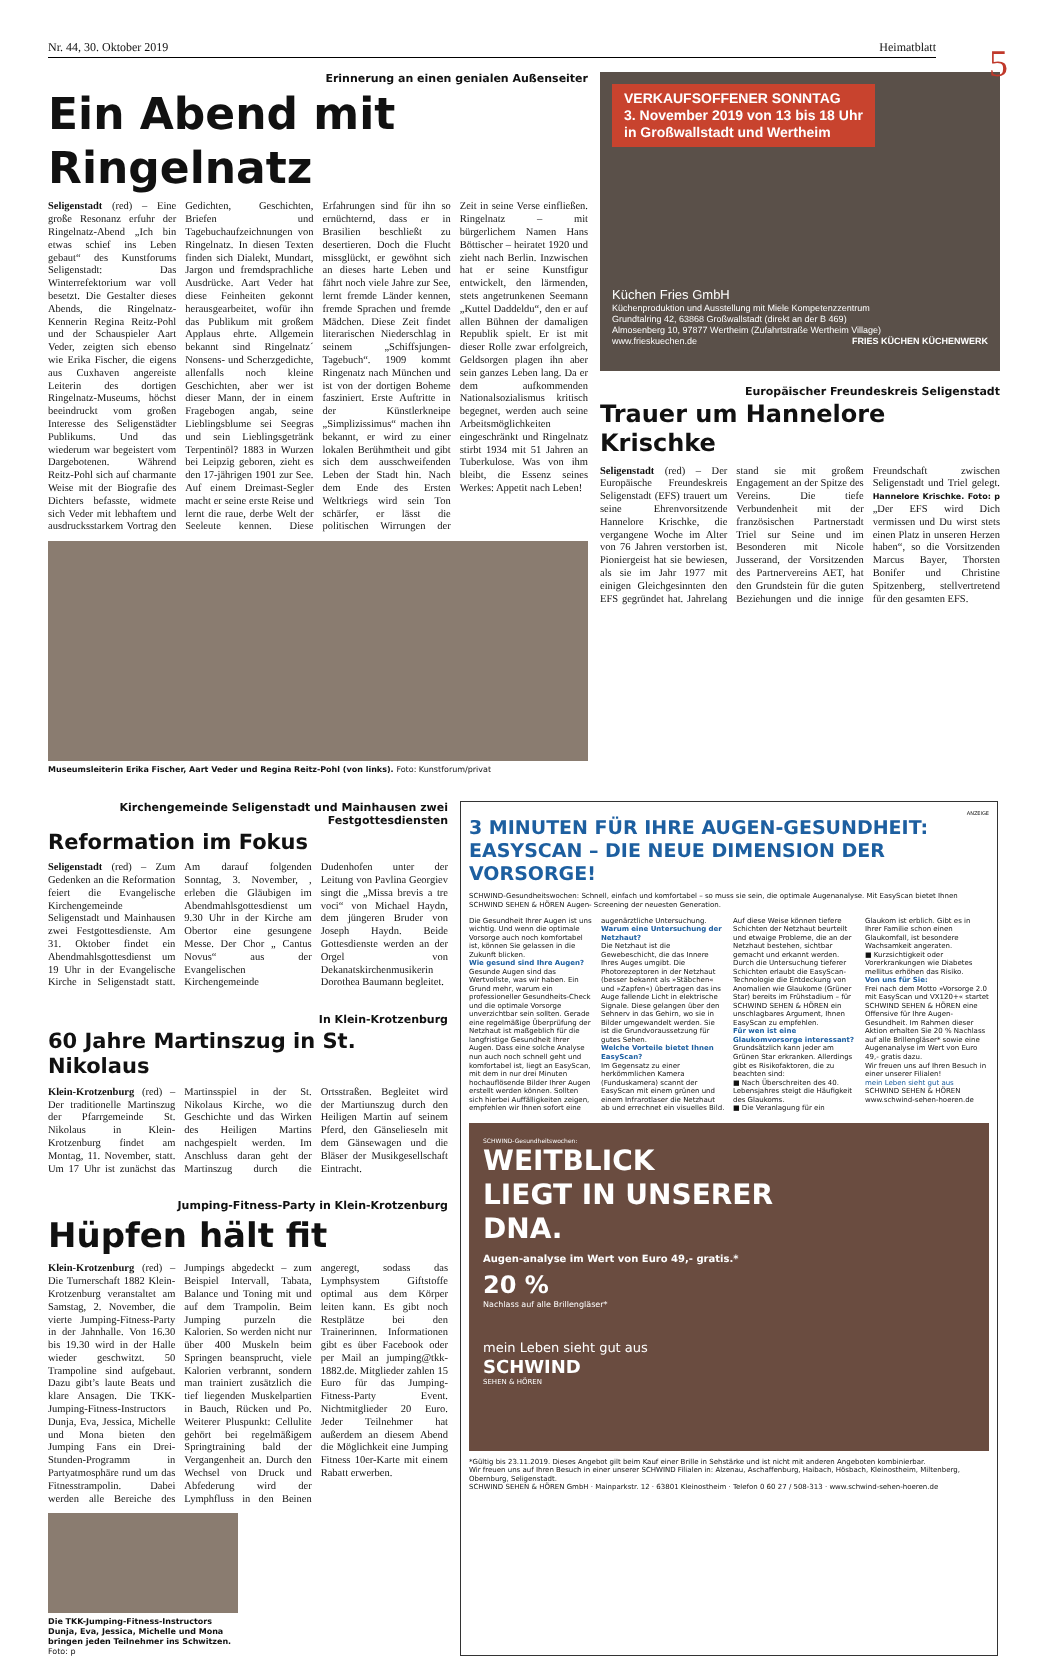Nr. 44, 30. Oktober 2019 Heimatblatt
5
Erinnerung an einen genialen Außenseiter
Ein Abend mit Ringelnatz
Seligenstadt (red) – Eine große Resonanz erfuhr der Ringelnatz-Abend „Ich bin etwas schief ins Leben gebaut“ des Kunstforums Seligenstadt: Das Winterrefektorium war voll besetzt. Die Gestalter dieses Abends, die Ringelnatz-Kennerin Regina Reitz-Pohl und der Schauspieler Aart Veder, zeigten sich ebenso wie Erika Fischer, die eigens aus Cuxhaven angereiste Leiterin des dortigen Ringelnatz-Museums, höchst beeindruckt vom großen Interesse des Seligenstädter Publikums. Und das wiederum war begeistert vom Dargebotenen. Während Reitz-Pohl sich auf charmante Weise mit der Biografie des Dichters befasste, widmete sich Veder mit lebhaftem und ausdrucksstarkem Vortrag den Gedichten, Geschichten, Briefen und Tagebuchaufzeichnungen von Ringelnatz. In diesen Texten finden sich Dialekt, Mundart, Jargon und fremdsprachliche Ausdrücke. Aart Veder hat diese Feinheiten gekonnt herausgearbeitet, wofür ihn das Publikum mit großem Applaus ehrte. Allgemein bekannt sind Ringelnatz´ Nonsens- und Scherzgedichte, allenfalls noch kleine Geschichten, aber wer ist dieser Mann, der in einem Fragebogen angab, seine Lieblingsblume sei Seegras und sein Lieblingsgetränk Terpentinöl? 1883 in Wurzen bei Leipzig geboren, zieht es den 17-jährigen 1901 zur See. Auf einem Dreimast-Segler macht er seine erste Reise und lernt die raue, derbe Welt der Seeleute kennen. Diese Erfahrungen sind für ihn so ernüchternd, dass er in Brasilien beschließt zu desertieren. Doch die Flucht missglückt, er gewöhnt sich an dieses harte Leben und fährt noch viele Jahre zur See, lernt fremde Länder kennen, fremde Sprachen und fremde Mädchen. Diese Zeit findet literarischen Niederschlag in seinem „Schiffsjungen-Tagebuch“. 1909 kommt Ringenatz nach München und ist von der dortigen Boheme fasziniert. Erste Auftritte in der Künstlerkneipe „Simplizissimus“ machen ihn bekannt, er wird zu einer lokalen Berühmtheit und gibt sich dem ausschweifenden Leben der Stadt hin. Nach dem Ende des Ersten Weltkriegs wird sein Ton schärfer, er lässt die politischen Wirrungen der Zeit in seine Verse einfließen. Ringelnatz – mit bürgerlichem Namen Hans Böttischer – heiratet 1920 und zieht nach Berlin. Inzwischen hat er seine Kunstfigur entwickelt, den lärmenden, stets angetrunkenen Seemann „Kuttel Daddeldu“, den er auf allen Bühnen der damaligen Republik spielt. Er ist mit dieser Rolle zwar erfolgreich, Geldsorgen plagen ihn aber sein ganzes Leben lang. Da er dem aufkommenden Nationalsozialismus kritisch begegnet, werden auch seine Arbeitsmöglichkeiten eingeschränkt und Ringelnatz stirbt 1934 mit 51 Jahren an Tuberkulose. Was von ihm bleibt, die Essenz seines Werkes: Appetit nach Leben!
Museumsleiterin Erika Fischer, Aart Veder und Regina Reitz-Pohl (von links). Foto: Kunstforum/privat
VERKAUFSOFFENER SONNTAG
3. November 2019 von 13 bis 18 Uhr
in Großwallstadt und Wertheim
Küchen Fries GmbH
Küchenproduktion und Ausstellung mit Miele Kompetenzzentrum
Grundtalring 42, 63868 Großwallstadt (direkt an der B 469)
Almosenberg 10, 97877 Wertheim (Zufahrtstraße Wertheim Village)
www.frieskuechen.de FRIES KÜCHEN KÜCHENWERK
Europäischer Freundeskreis Seligenstadt
Trauer um Hannelore Krischke
Seligenstadt (red) – Der Europäische Freundeskreis Seligenstadt (EFS) trauert um seine Ehrenvorsitzende Hannelore Krischke, die vergangene Woche im Alter von 76 Jahren verstorben ist. Pioniergeist hat sie bewiesen, als sie im Jahr 1977 mit einigen Gleichgesinnten den EFS gegründet hat. Jahrelang stand sie mit großem Engagement an der Spitze des Vereins. Die tiefe Verbundenheit mit der französischen Partnerstadt Triel sur Seine und im Besonderen mit Nicole Jusserand, der Vorsitzenden des Partnervereins AET, hat den Grundstein für die guten Beziehungen und die innige Freundschaft zwischen Seligenstadt und Triel gelegt. Hannelore Krischke. Foto: p „Der EFS wird Dich vermissen und Du wirst stets einen Platz in unseren Herzen haben“, so die Vorsitzenden Marcus Bayer, Thorsten Bonifer und Christine Spitzenberg, stellvertretend für den gesamten EFS.
Kirchengemeinde Seligenstadt und Mainhausen zwei Festgottesdiensten
Reformation im Fokus
Seligenstadt (red) – Zum Gedenken an die Reformation feiert die Evangelische Kirchengemeinde Seligenstadt und Mainhausen zwei Festgottesdienste. Am 31. Oktober findet ein Abendmahlsgottesdienst um 19 Uhr in der Evangelische Kirche in Seligenstadt statt. Am darauf folgenden Sonntag, 3. November, , erleben die Gläubigen im Abendmahlsgottesdienst um 9.30 Uhr in der Kirche am Obertor eine gesungene Messe. Der Chor „ Cantus Novus“ aus der Evangelischen Kirchengemeinde Dudenhofen unter der Leitung von Pavlina Georgiev singt die „Missa brevis a tre voci“ von Michael Haydn, dem jüngeren Bruder von Joseph Haydn. Beide Gottesdienste werden an der Orgel von Dekanatskirchenmusikerin Dorothea Baumann begleitet.
In Klein-Krotzenburg
60 Jahre Martinszug in St. Nikolaus
Klein-Krotzenburg (red) – Der traditionelle Martinszug der Pfarrgemeinde St. Nikolaus in Klein-Krotzenburg findet am Montag, 11. November, statt. Um 17 Uhr ist zunächst das Martinsspiel in der St. Nikolaus Kirche, wo die Geschichte und das Wirken des Heiligen Martins nachgespielt werden. Im Anschluss daran geht der Martinszug durch die Ortsstraßen. Begleitet wird der Martiunszug durch den Heiligen Martin auf seinem Pferd, den Gänselieseln mit dem Gänsewagen und die Bläser der Musikgesellschaft Eintracht.
Jumping-Fitness-Party in Klein-Krotzenburg
Hüpfen hält fit
Klein-Krotzenburg (red) – Die Turnerschaft 1882 Klein-Krotzenburg veranstaltet am Samstag, 2. November, die vierte Jumping-Fitness-Party in der Jahnhalle. Von 16.30 bis 19.30 wird in der Halle wieder geschwitzt. 50 Trampoline sind aufgebaut. Dazu gibt’s laute Beats und klare Ansagen. Die TKK-Jumping-Fitness-Instructors Dunja, Eva, Jessica, Michelle und Mona bieten den Jumping Fans ein Drei-Stunden-Programm in Partyatmosphäre rund um das Fitnesstrampolin. Dabei werden alle Bereiche des Jumpings abgedeckt – zum Beispiel Intervall, Tabata, Balance und Toning mit und auf dem Trampolin. Beim Jumping purzeln die Kalorien. So werden nicht nur über 400 Muskeln beim Springen beansprucht, viele Kalorien verbrannt, sondern man trainiert zusätzlich die tief liegenden Muskelpartien in Bauch, Rücken und Po. Weiterer Pluspunkt: Cellulite gehört bei regelmäßigem Springtraining bald der Vergangenheit an. Durch den Wechsel von Druck und Abfederung wird der Lymphfluss in den Beinen angeregt, sodass das Lymphsystem Giftstoffe optimal aus dem Körper leiten kann. Es gibt noch Restplätze bei den Trainerinnen. Informationen gibt es über Facebook oder per Mail an jumping@tkk-1882.de. Mitglieder zahlen 15 Euro für das Jumping-Fitness-Party Event. Nichtmitglieder 20 Euro. Jeder Teilnehmer hat außerdem an diesem Abend die Möglichkeit eine Jumping Fitness 10er-Karte mit einem Rabatt erwerben.
Die TKK-Jumping-Fitness-Instructors Dunja, Eva, Jessica, Michelle und Mona bringen jeden Teilnehmer ins Schwitzen. Foto: p
ANZEIGE
3 MINUTEN FÜR IHRE AUGEN-GESUNDHEIT: EASYSCAN – DIE NEUE DIMENSION DER VORSORGE!
SCHWIND-Gesundheitswochen: Schnell, einfach und komfortabel – so muss sie sein, die optimale Augenanalyse. Mit EasyScan bietet Ihnen SCHWIND SEHEN & HÖREN Augen- Screening der neuesten Generation.
Die Gesundheit Ihrer Augen ist uns wichtig. Und wenn die optimale Vorsorge auch noch komfortabel ist, können Sie gelassen in die Zukunft blicken.
Wie gesund sind Ihre Augen?
Gesunde Augen sind das Wertvollste, was wir haben. Ein Grund mehr, warum ein professioneller Gesundheits-Check und die optimale Vorsorge unverzichtbar sein sollten. Gerade eine regelmäßige Überprüfung der Netzhaut ist maßgeblich für die langfristige Gesundheit Ihrer Augen. Dass eine solche Analyse nun auch noch schnell geht und komfortabel ist, liegt an EasyScan, mit dem in nur drei Minuten hochauflösende Bilder Ihrer Augen erstellt werden können. Sollten sich hierbei Auffälligkeiten zeigen, empfehlen wir Ihnen sofort eine augenärztliche Untersuchung.
Warum eine Untersuchung der Netzhaut?
Die Netzhaut ist die Gewebeschicht, die das Innere Ihres Auges umgibt. Die Photorezeptoren in der Netzhaut (besser bekannt als »Stäbchen« und »Zapfen«) übertragen das ins Auge fallende Licht in elektrische Signale. Diese gelangen über den Sehnerv in das Gehirn, wo sie in Bilder umgewandelt werden. Sie ist die Grundvoraussetzung für gutes Sehen.
Welche Vorteile bietet Ihnen EasyScan?
Im Gegensatz zu einer herkömmlichen Kamera (Funduskamera) scannt der EasyScan mit einem grünen und einem Infrarotlaser die Netzhaut ab und errechnet ein visuelles Bild. Auf diese Weise können tiefere Schichten der Netzhaut beurteilt und etwaige Probleme, die an der Netzhaut bestehen, sichtbar gemacht und erkannt werden. Durch die Untersuchung tieferer Schichten erlaubt die EasyScan-Technologie die Entdeckung von Anomalien wie Glaukome (Grüner Star) bereits im Frühstadium – für SCHWIND SEHEN & HÖREN ein unschlagbares Argument, Ihnen EasyScan zu empfehlen.
Für wen ist eine Glaukomvorsorge interessant?
Grundsätzlich kann jeder am Grünen Star erkranken. Allerdings gibt es Risikofaktoren, die zu beachten sind:
■ Nach Überschreiten des 40. Lebensjahres steigt die Häufigkeit des Glaukoms.
■ Die Veranlagung für ein Glaukom ist erblich. Gibt es in Ihrer Familie schon einen Glaukomfall, ist besondere Wachsamkeit angeraten.
■ Kurzsichtigkeit oder Vorerkrankungen wie Diabetes mellitus erhöhen das Risiko.
Von uns für Sie:
Frei nach dem Motto »Vorsorge 2.0 mit EasyScan und VX120+« startet SCHWIND SEHEN & HÖREN eine Offensive für Ihre Augen-Gesundheit. Im Rahmen dieser Aktion erhalten Sie 20 % Nachlass auf alle Brillengläser* sowie eine Augenanalyse im Wert von Euro 49,- gratis dazu.
Wir freuen uns auf Ihren Besuch in einer unserer Filialen!
mein Leben sieht gut aus SCHWIND SEHEN & HÖREN
www.schwind-sehen-hoeren.de
SCHWIND-Gesundheitswochen:
WEITBLICK
LIEGT IN UNSERER
DNA.
Augen-analyse im Wert von Euro 49,- gratis.*
20 %
Nachlass auf alle Brillengläser*
mein Leben sieht gut aus
SCHWIND
SEHEN & HÖREN
*Gültig bis 23.11.2019. Dieses Angebot gilt beim Kauf einer Brille in Sehstärke und ist nicht mit anderen Angeboten kombinierbar.
Wir freuen uns auf Ihren Besuch in einer unserer SCHWIND Filialen in: Alzenau, Aschaffenburg, Haibach, Hösbach, Kleinostheim, Miltenberg, Obernburg, Seligenstadt.
SCHWIND SEHEN & HÖREN GmbH · Mainparkstr. 12 · 63801 Kleinostheim · Telefon 0 60 27 / 508-313 · www.schwind-sehen-hoeren.de